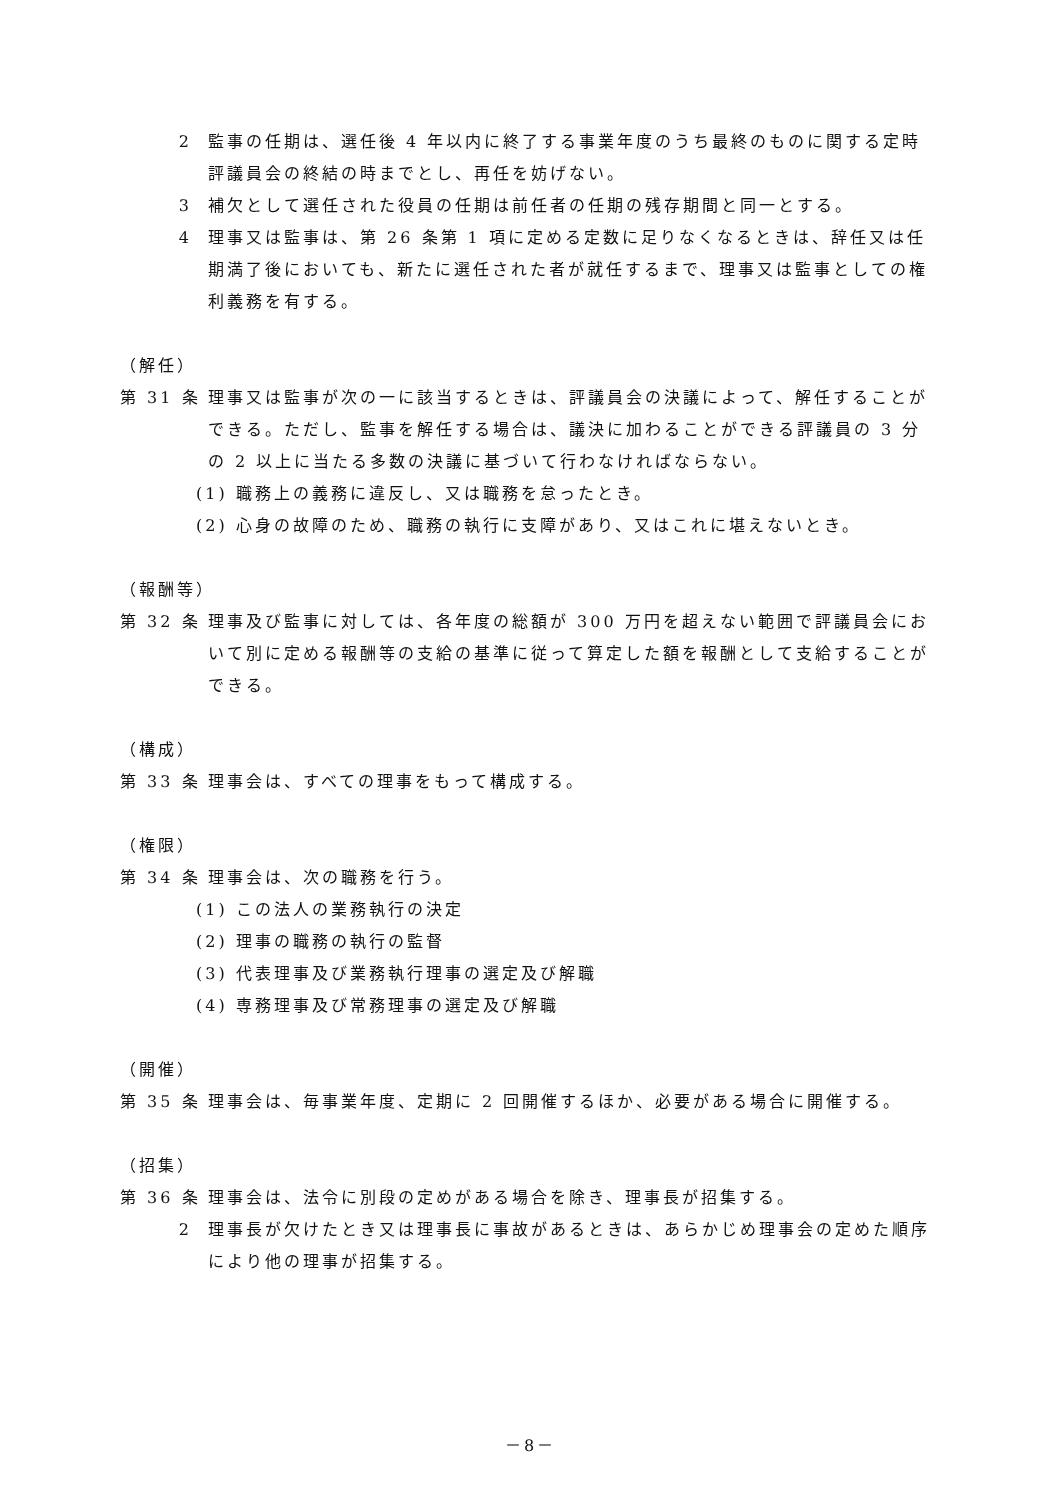2 監事の任期は、選任後 4 年以内に終了する事業年度のうち最終のものに関する定時評議員会の終結の時までとし、再任を妨げない。
3 補欠として選任された役員の任期は前任者の任期の残存期間と同一とする。
4 理事又は監事は、第 26 条第 1 項に定める定数に足りなくなるときは、辞任又は任期満了後においても、新たに選任された者が就任するまで、理事又は監事としての権利義務を有する。
（解任）
第 31 条
理事又は監事が次の一に該当するときは、評議員会の決議によって、解任することができる。ただし、監事を解任する場合は、議決に加わることができる評議員の 3 分の 2 以上に当たる多数の決議に基づいて行わなければならない。
(1) 職務上の義務に違反し、又は職務を怠ったとき。
(2) 心身の故障のため、職務の執行に支障があり、又はこれに堪えないとき。
（報酬等）
第 32 条
理事及び監事に対しては、各年度の総額が 300 万円を超えない範囲で評議員会において別に定める報酬等の支給の基準に従って算定した額を報酬として支給することができる。
（構成）
第 33 条
理事会は、すべての理事をもって構成する。
（権限）
第 34 条
理事会は、次の職務を行う。
(1) この法人の業務執行の決定
(2) 理事の職務の執行の監督
(3) 代表理事及び業務執行理事の選定及び解職
(4) 専務理事及び常務理事の選定及び解職
（開催）
第 35 条
理事会は、毎事業年度、定期に 2 回開催するほか、必要がある場合に開催する。
（招集）
第 36 条
理事会は、法令に別段の定めがある場合を除き、理事長が招集する。
2 理事長が欠けたとき又は理事長に事故があるときは、あらかじめ理事会の定めた順序により他の理事が招集する。
－8－